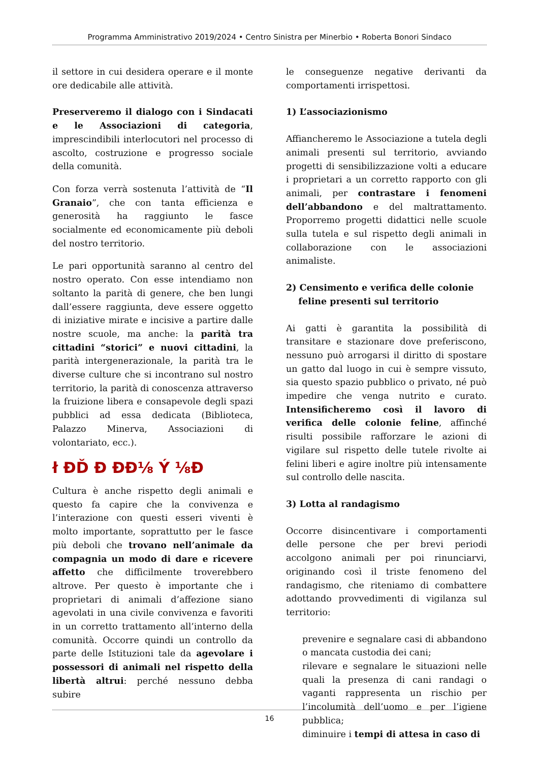Programma Amministrativo 2019/2024 • Centro Sinistra per Minerbio • Roberta Bonori Sindaco
il settore in cui desidera operare e il monte ore dedicabile alle attività.
Preserveremo il dialogo con i Sindacati e le Associazioni di categoria, imprescindibili interlocutori nel processo di ascolto, costruzione e progresso sociale della comunità.
Con forza verrà sostenuta l’attività de “Il Granaio”, che con tanta efficienza e generosità ha raggiunto le fasce socialmente ed economicamente più deboli del nostro territorio.
Le pari opportunità saranno al centro del nostro operato. Con esse intendiamo non soltanto la parità di genere, che ben lungi dall’essere raggiunta, deve essere oggetto di iniziative mirate e incisive a partire dalle nostre scuole, ma anche: la parità tra cittadini “storici” e nuovi cittadini, la parità intergenerazionale, la parità tra le diverse culture che si incontrano sul nostro territorio, la parità di conoscenza attraverso la fruizione libera e consapevole degli spazi pubblici ad essa dedicata (Biblioteca, Palazzo Minerva, Associazioni di volontariato, ecc.).
ł ĐĎ Đ ĐĐ⅛ Ý ⅛Đ
Cultura è anche rispetto degli animali e questo fa capire che la convivenza e l’interazione con questi esseri viventi è molto importante, soprattutto per le fasce più deboli che trovano nell’animale da compagnia un modo di dare e ricevere affetto che difficilmente troverebbero altrove. Per questo è importante che i proprietari di animali d’affezione siano agevolati in una civile convivenza e favoriti in un corretto trattamento all’interno della comunità. Occorre quindi un controllo da parte delle Istituzioni tale da agevolare i possessori di animali nel rispetto della libertà altrui: perché nessuno debba subire
le conseguenze negative derivanti da comportamenti irrispettosi.
1) L’associazionismo
Affiancheremo le Associazione a tutela degli animali presenti sul territorio, avviando progetti di sensibilizzazione volti a educare i proprietari a un corretto rapporto con gli animali, per contrastare i fenomeni dell’abbandono e del maltrattamento. Proporremo progetti didattici nelle scuole sulla tutela e sul rispetto degli animali in collaborazione con le associazioni animaliste.
2) Censimento e verifica delle colonie
feline presenti sul territorio
Ai gatti è garantita la possibilità di transitare e stazionare dove preferiscono, nessuno può arrogarsi il diritto di spostare un gatto dal luogo in cui è sempre vissuto, sia questo spazio pubblico o privato, né può impedire che venga nutrito e curato. Intensificheremo così il lavoro di verifica delle colonie feline, affinché risulti possibile rafforzare le azioni di vigilare sul rispetto delle tutele rivolte ai felini liberi e agire inoltre più intensamente sul controllo delle nascita.
3) Lotta al randagismo
Occorre disincentivare i comportamenti delle persone che per brevi periodi accolgono animali per poi rinunciarvi, originando così il triste fenomeno del randagismo, che riteniamo di combattere adottando provvedimenti di vigilanza sul territorio:
prevenire e segnalare casi di abbandono o mancata custodia dei cani;
rilevare e segnalare le situazioni nelle quali la presenza di cani randagi o vaganti rappresenta un rischio per l’incolumità dell’uomo e per l’igiene pubblica;
diminuire i tempi di attesa in caso di
16